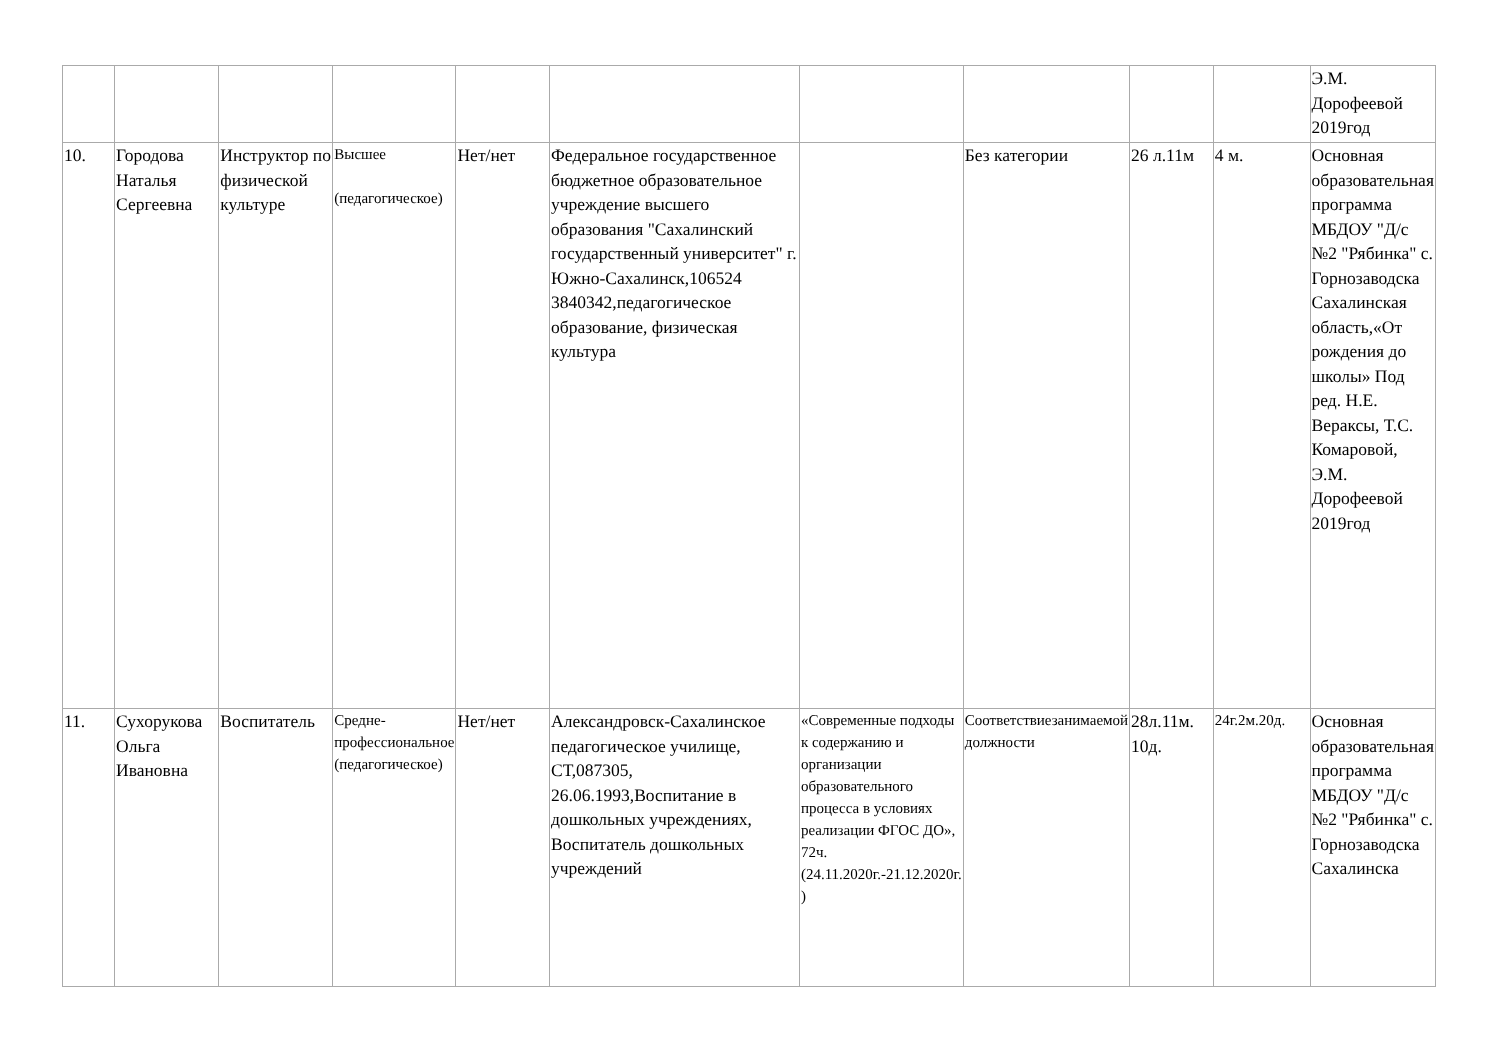| | | | | | | | | | | Э.М. Дорофеевой 2019год |
| 10. | Городова Наталья Сергеевна | Инструктор по физической культуре | Высшее (педагогическое) | Нет/нет | Федеральное государственное бюджетное образовательное учреждение высшего образования "Сахалинский государственный университет" г. Южно-Сахалинск,106524 3840342,педагогическое образование, физическая культура | | Без категории | 26 л.11м | 4 м. | Основная образовательная программа МБДОУ "Д/с №2 "Рябинка" с. Горнозаводска Сахалинская область,«От рождения до школы» Под ред. Н.Е. Вераксы, Т.С. Комаровой, Э.М. Дорофеевой 2019год |
| 11. | Сухорукова Ольга Ивановна | Воспитатель | Средне-профессиональное (педагогическое) | Нет/нет | Александровск-Сахалинское педагогическое училище, СТ,087305, 26.06.1993,Воспитание в дошкольных учреждениях, Воспитатель дошкольных учреждений | «Современные подходы к содержанию и организации образовательного процесса в условиях реализации ФГОС ДО», 72ч. (24.11.2020г.-21.12.2020г. ) | Соответствиезанимаемой должности | 28л.11м. 10д. | 24г.2м.20д. | Основная образовательная программа МБДОУ "Д/с №2 "Рябинка" с. Горнозаводска Сахалинска |